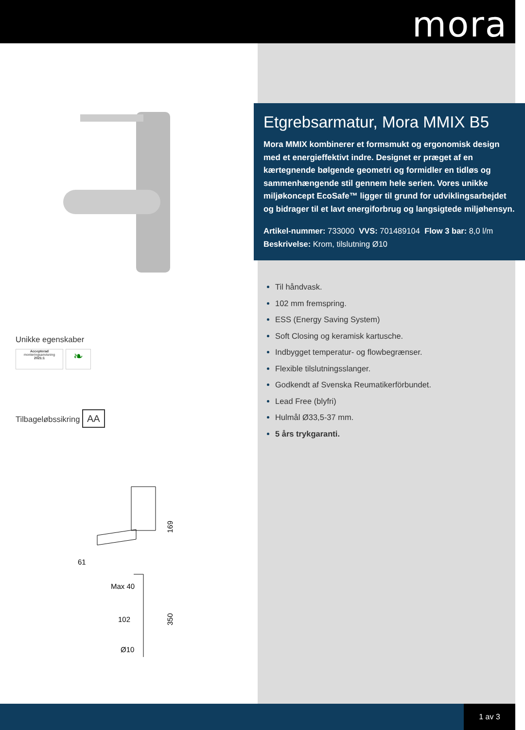mora
Unikke egenskaber
Accepterad
monteringsanvisning
2021:1 ❧
Tilbageløbssikring AA
169
61
Max 40
102
350
Ø10
Etgrebsarmatur, Mora MMIX B5
Mora MMIX kombinerer et formsmukt og ergonomisk design med et energieffektivt indre. Designet er præget af en kærtegnende bølgende geometri og formidler en tidløs og sammenhængende stil gennem hele serien. Vores unikke miljøkoncept EcoSafe™ ligger til grund for udviklingsarbejdet og bidrager til et lavt energiforbrug og langsigtede miljøhensyn.
Artikel-nummer: 733000 VVS: 701489104 Flow 3 bar: 8,0 l/m
Beskrivelse: Krom, tilslutning Ø10
Til håndvask.
102 mm fremspring.
ESS (Energy Saving System)
Soft Closing og keramisk kartusche.
Indbygget temperatur- og flowbegrænser.
Flexible tilslutningsslanger.
Godkendt af Svenska Reumatikerförbundet.
Lead Free (blyfri)
Hulmål Ø33,5-37 mm.
5 års trykgaranti.
1 av 3